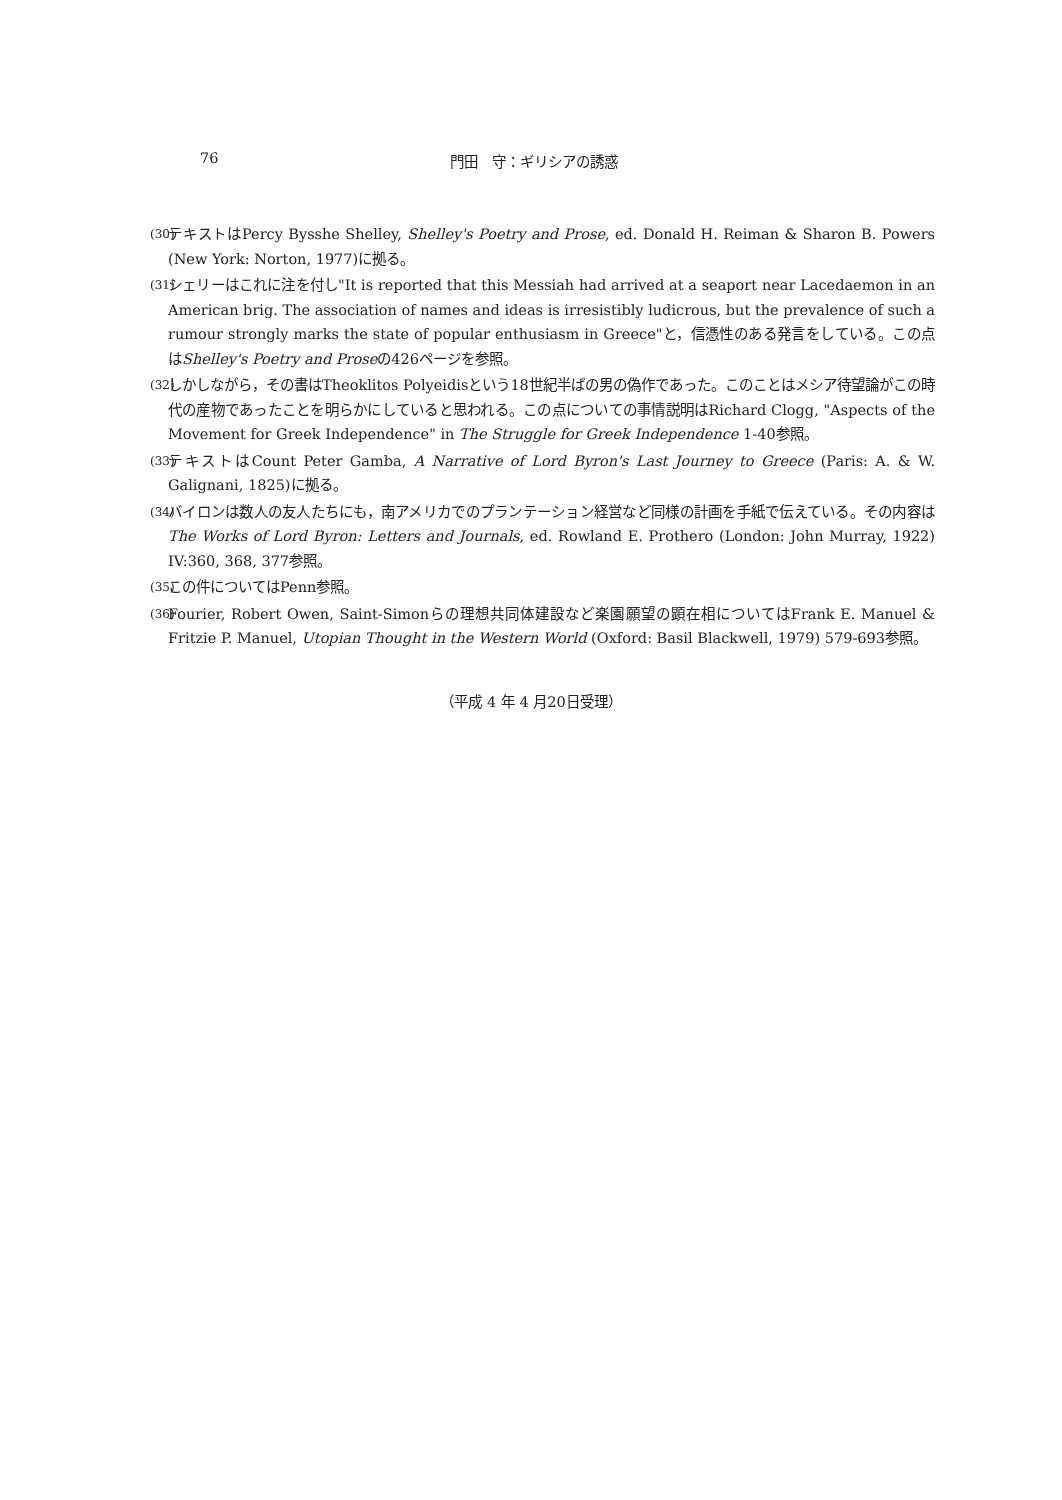76 門田　守：ギリシアの誘惑
(30) テキストはPercy Bysshe Shelley, Shelley's Poetry and Prose, ed. Donald H. Reiman & Sharon B. Powers (New York: Norton, 1977)に拠る。
(31) シェリーはこれに注を付し"It is reported that this Messiah had arrived at a seaport near Lacedaemon in an American brig. The association of names and ideas is irresistibly ludicrous, but the prevalence of such a rumour strongly marks the state of popular enthusiasm in Greece"と，信憑性のある発言をしている。この点はShelley's Poetry and Proseの426ページを参照。
(32) しかしながら，その書はTheoklitos Polyeidisという18世紀半ばの男の偽作であった。このことはメシア待望論がこの時代の産物であったことを明らかにしていると思われる。この点についての事情説明はRichard Clogg, "Aspects of the Movement for Greek Independence" in The Struggle for Greek Independence 1-40参照。
(33) テキストはCount Peter Gamba, A Narrative of Lord Byron's Last Journey to Greece (Paris: A. & W. Galignani, 1825)に拠る。
(34) バイロンは数人の友人たちにも，南アメリカでのプランテーション経営など同様の計画を手紙で伝えている。その内容はThe Works of Lord Byron: Letters and Journals, ed. Rowland E. Prothero (London: John Murray, 1922) IV:360, 368, 377参照。
(35) この件についてはPenn参照。
(36) Fourier, Robert Owen, Saint-Simonらの理想共同体建設など楽園願望の顕在相についてはFrank E. Manuel & Fritzie P. Manuel, Utopian Thought in the Western World (Oxford: Basil Blackwell, 1979) 579-693参照。
（平成 4 年 4 月20日受理）